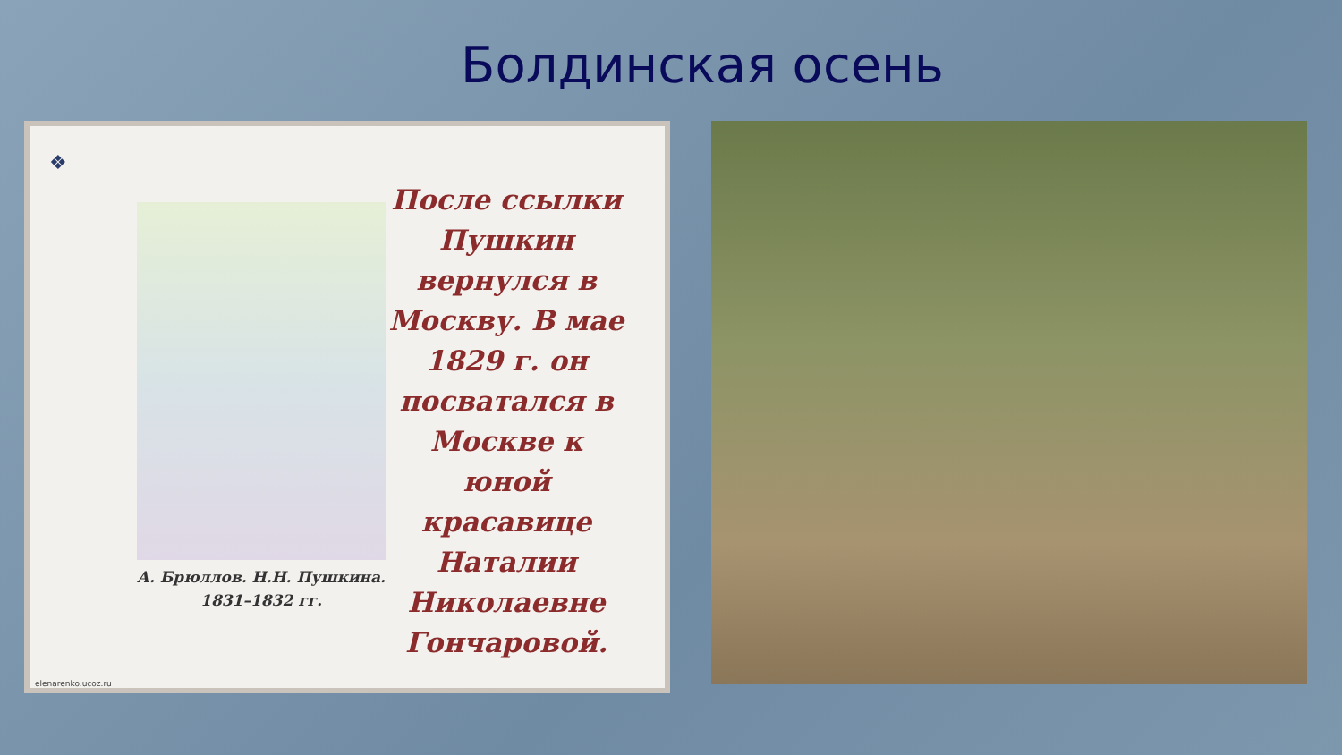Болдинская осень
❖
А. Брюллов. Н.Н. Пушкина.
1831–1832 гг.
После ссылки Пушкин вернулся в Москву. В мае 1829 г. он посватался в Москве к юной красавице Наталии Николаевне Гончаровой.
elenarenko.ucoz.ru